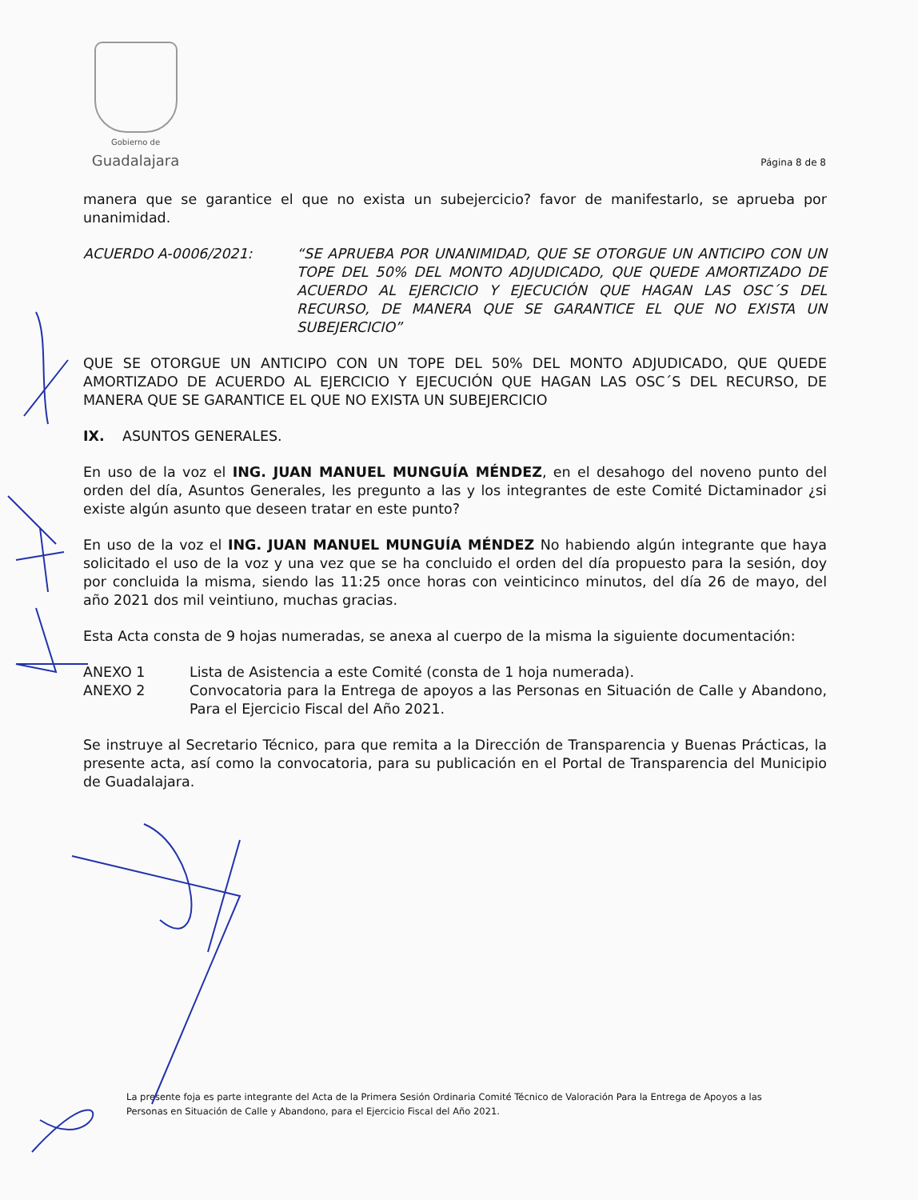Gobierno de
Guadalajara
Página 8 de 8
manera que se garantice el que no exista un subejercicio? favor de manifestarlo, se aprueba por unanimidad.
ACUERDO A-0006/2021: “SE APRUEBA POR UNANIMIDAD, QUE SE OTORGUE UN ANTICIPO CON UN TOPE DEL 50% DEL MONTO ADJUDICADO, QUE QUEDE AMORTIZADO DE ACUERDO AL EJERCICIO Y EJECUCIÓN QUE HAGAN LAS OSC´S DEL RECURSO, DE MANERA QUE SE GARANTICE EL QUE NO EXISTA UN SUBEJERCICIO”
QUE SE OTORGUE UN ANTICIPO CON UN TOPE DEL 50% DEL MONTO ADJUDICADO, QUE QUEDE AMORTIZADO DE ACUERDO AL EJERCICIO Y EJECUCIÓN QUE HAGAN LAS OSC´S DEL RECURSO, DE MANERA QUE SE GARANTICE EL QUE NO EXISTA UN SUBEJERCICIO
IX. ASUNTOS GENERALES.
En uso de la voz el ING. JUAN MANUEL MUNGUÍA MÉNDEZ, en el desahogo del noveno punto del orden del día, Asuntos Generales, les pregunto a las y los integrantes de este Comité Dictaminador ¿si existe algún asunto que deseen tratar en este punto?
En uso de la voz el ING. JUAN MANUEL MUNGUÍA MÉNDEZ No habiendo algún integrante que haya solicitado el uso de la voz y una vez que se ha concluido el orden del día propuesto para la sesión, doy por concluida la misma, siendo las 11:25 once horas con veinticinco minutos, del día 26 de mayo, del año 2021 dos mil veintiuno, muchas gracias.
Esta Acta consta de 9 hojas numeradas, se anexa al cuerpo de la misma la siguiente documentación:
ANEXO 1 Lista de Asistencia a este Comité (consta de 1 hoja numerada).
ANEXO 2 Convocatoria para la Entrega de apoyos a las Personas en Situación de Calle y Abandono, Para el Ejercicio Fiscal del Año 2021.
Se instruye al Secretario Técnico, para que remita a la Dirección de Transparencia y Buenas Prácticas, la presente acta, así como la convocatoria, para su publicación en el Portal de Transparencia del Municipio de Guadalajara.
La presente foja es parte integrante del Acta de la Primera Sesión Ordinaria Comité Técnico de Valoración Para la Entrega de Apoyos a las Personas en Situación de Calle y Abandono, para el Ejercicio Fiscal del Año 2021.